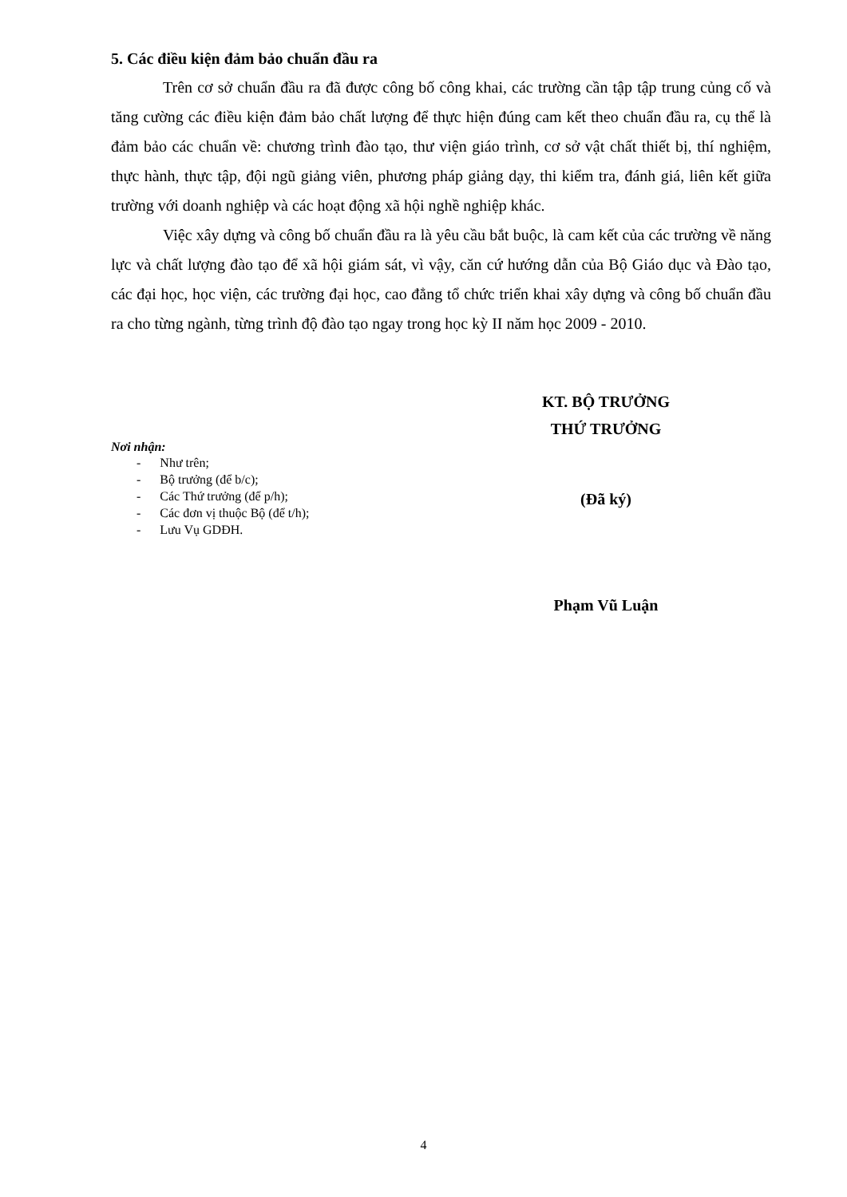5. Các điều kiện đảm bảo chuẩn đầu ra
Trên cơ sở chuẩn đầu ra đã được công bố công khai, các trường cần tập tập trung củng cố và tăng cường các điều kiện đảm bảo chất lượng để thực hiện đúng cam kết theo chuẩn đầu ra, cụ thể là đảm bảo các chuẩn về: chương trình đào tạo, thư viện giáo trình, cơ sở vật chất thiết bị, thí nghiệm, thực hành, thực tập, đội ngũ giảng viên, phương pháp giảng dạy, thi kiểm tra, đánh giá, liên kết giữa trường với doanh nghiệp và các hoạt động xã hội nghề nghiệp khác.
Việc xây dựng và công bố chuẩn đầu ra là yêu cầu bắt buộc, là cam kết của các trường về năng lực và chất lượng đào tạo để xã hội giám sát, vì vậy, căn cứ hướng dẫn của Bộ Giáo dục và Đào tạo, các đại học, học viện, các trường đại học, cao đẳng tổ chức triển khai xây dựng và công bố chuẩn đầu ra cho từng ngành, từng trình độ đào tạo ngay trong học kỳ II năm học 2009 - 2010.
Nơi nhận:
- Như trên;
- Bộ trưởng (để b/c);
- Các Thứ trưởng (để p/h);
- Các đơn vị thuộc Bộ (để t/h);
- Lưu Vụ GDĐH.
KT. BỘ TRƯỞNG
THỨ TRƯỞNG
(Đã ký)
Phạm Vũ Luận
4